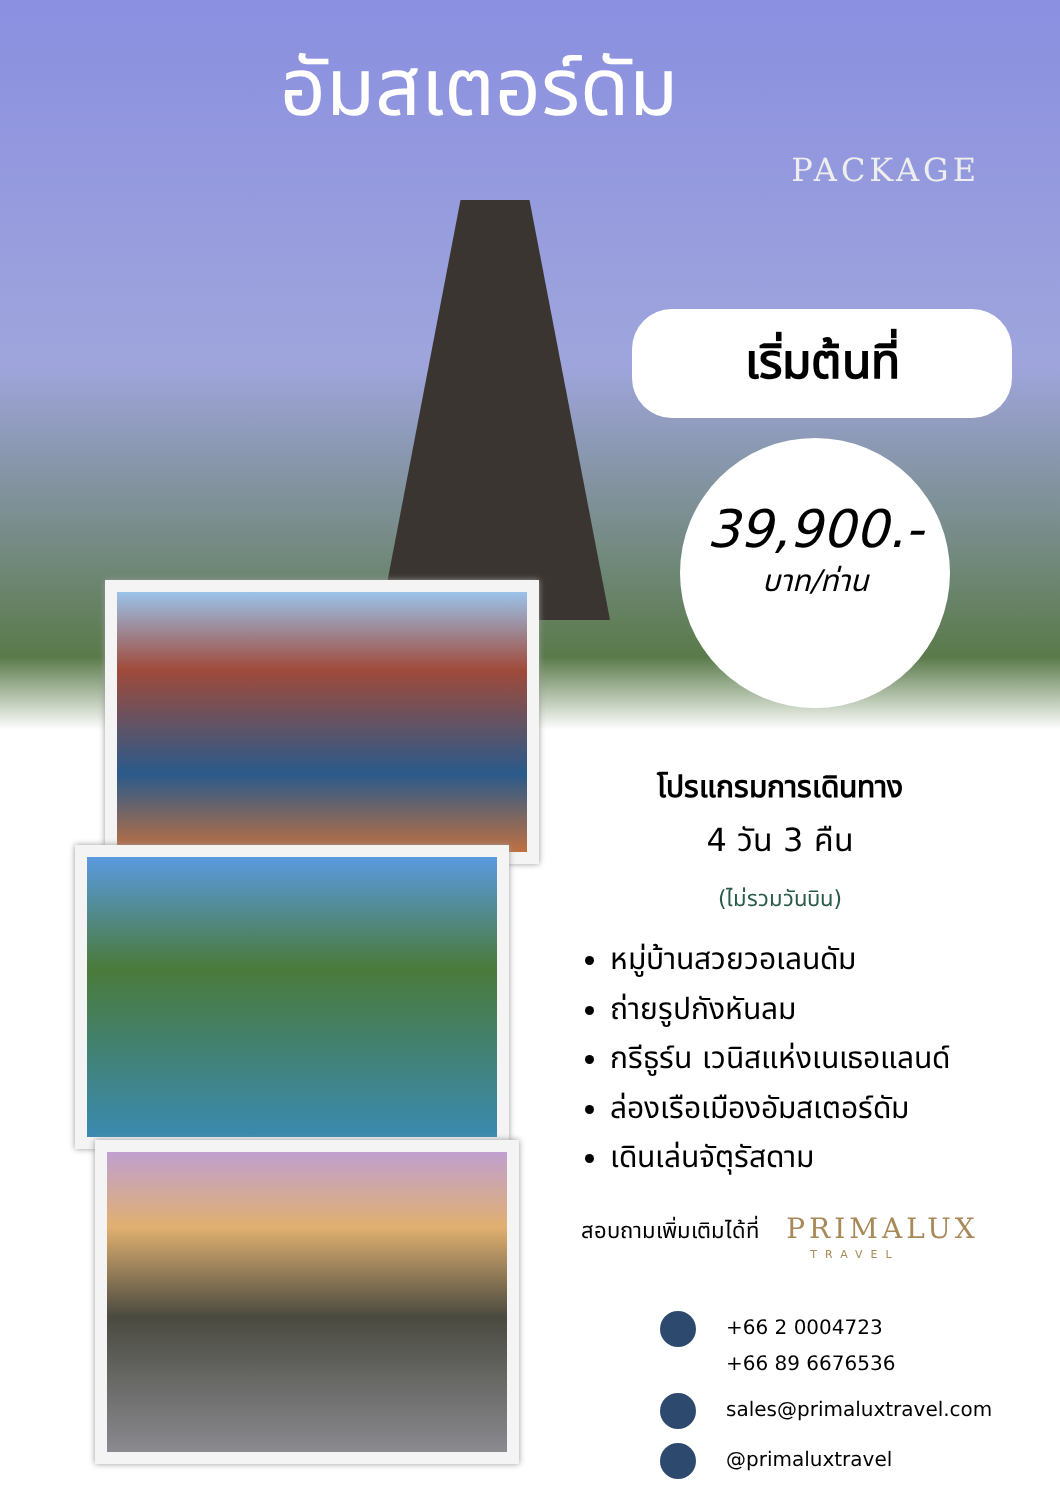อัมสเตอร์ดัม
PACKAGE
เริ่มต้นที่
39,900.-
บาท/ท่าน
โปรแกรมการเดินทาง
4 วัน 3 คืน
(ไม่รวมวันบิน)
หมู่บ้านสวยวอเลนดัม
ถ่ายรูปกังหันลม
กรีธูร์น เวนิสแห่งเนเธอแลนด์
ล่องเรือเมืองอัมสเตอร์ดัม
เดินเล่นจัตุรัสดาม
สอบถามเพิ่มเติมได้ที่ PRIMALUX
TRAVEL
+66 2 0004723
+66 89 6676536
sales@primaluxtravel.com
@primaluxtravel